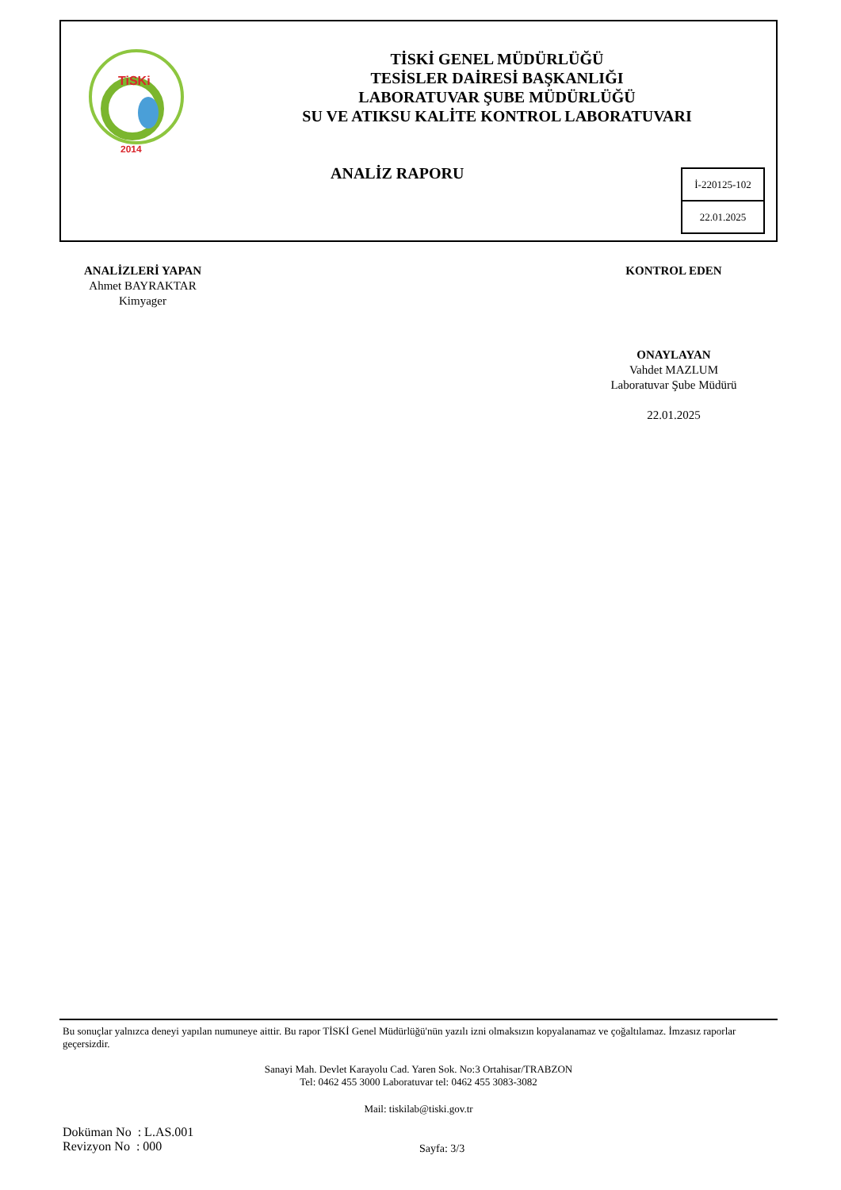TiSKi
2014
TİSKİ GENEL MÜDÜRLÜĞÜ
TESİSLER DAİRESİ BAŞKANLIĞI
LABORATUVAR ŞUBE MÜDÜRLÜĞÜ
SU VE ATIKSU KALİTE KONTROL LABORATUVARI
ANALİZ RAPORU
İ-220125-102
22.01.2025
ANALİZLERİ YAPAN
Ahmet BAYRAKTAR
Kimyager
KONTROL EDEN
ONAYLAYAN
Vahdet MAZLUM
Laboratuvar Şube Müdürü
22.01.2025
Bu sonuçlar yalnızca deneyi yapılan numuneye aittir. Bu rapor TİSKİ Genel Müdürlüğü'nün yazılı izni olmaksızın kopyalanamaz ve çoğaltılamaz. İmzasız raporlar geçersizdir.
Sanayi Mah. Devlet Karayolu Cad. Yaren Sok. No:3 Ortahisar/TRABZON
Tel: 0462 455 3000 Laboratuvar tel: 0462 455 3083-3082
Mail: tiskilab@tiski.gov.tr
Doküman No : L.AS.001
Revizyon No : 000
Sayfa: 3/3